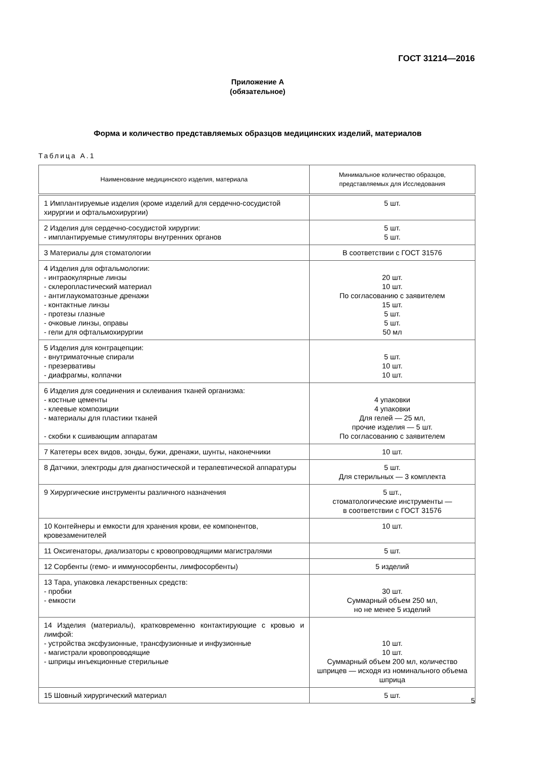ГОСТ 31214—2016
Приложение А
(обязательное)
Форма и количество представляемых образцов медицинских изделий, материалов
Таблица А.1
| Наименование медицинского изделия, материала | Минимальное количество образцов, представляемых для Исследования |
| --- | --- |
| 1 Имплантируемые изделия (кроме изделий для сердечно-сосудистой хирургии и офтальмохирургии) | 5 шт. |
| 2 Изделия для сердечно-сосудистой хирургии: - имплантируемые стимуляторы внутренних органов | 5 шт. 5 шт. |
| 3 Материалы для стоматологии | В соответствии с ГОСТ 31576 |
| 4 Изделия для офтальмологии: - интраокулярные линзы - склеропластический материал - антиглаукоматозные дренажи - контактные линзы - протезы глазные - очковые линзы, оправы - гели для офтальмохирургии | 20 шт. 10 шт. По согласованию с заявителем 15 шт. 5 шт. 5 шт. 50 мл |
| 5 Изделия для контрацепции: - внутриматочные спирали - презервативы - диафрагмы, колпачки | 5 шт. 10 шт. 10 шт. |
| 6 Изделия для соединения и склеивания тканей организма: - костные цементы - клеевые композиции - материалы для пластики тканей - скобки к сшивающим аппаратам | 4 упаковки 4 упаковки Для гелей — 25 мл, прочие изделия — 5 шт. По согласованию с заявителем |
| 7 Катетеры всех видов, зонды, бужи, дренажи, шунты, наконечники | 10 шт. |
| 8 Датчики, электроды для диагностической и терапевтической аппаратуры | 5 шт. Для стерильных — 3 комплекта |
| 9 Хирургические инструменты различного назначения | 5 шт., стоматологические инструменты — в соответствии с ГОСТ 31576 |
| 10 Контейнеры и емкости для хранения крови, ее компонентов, кровезаменителей | 10 шт. |
| 11 Оксигенаторы, диализаторы с кровопроводящими магистралями | 5 шт. |
| 12 Сорбенты (гемо- и иммуносорбенты, лимфосорбенты) | 5 изделий |
| 13 Тара, упаковка лекарственных средств: - пробки - емкости | 30 шт. Суммарный объем 250 мл, но не менее 5 изделий |
| 14 Изделия (материалы), кратковременно контактирующие с кровью и лимфой: - устройства эксфузионные, трансфузионные и инфузионные - магистрали кровопроводящие - шприцы инъекционные стерильные | 10 шт. 10 шт. Суммарный объем 200 мл, количество шприцев — исходя из номинального объема шприца |
| 15 Шовный хирургический материал | 5 шт. |
5